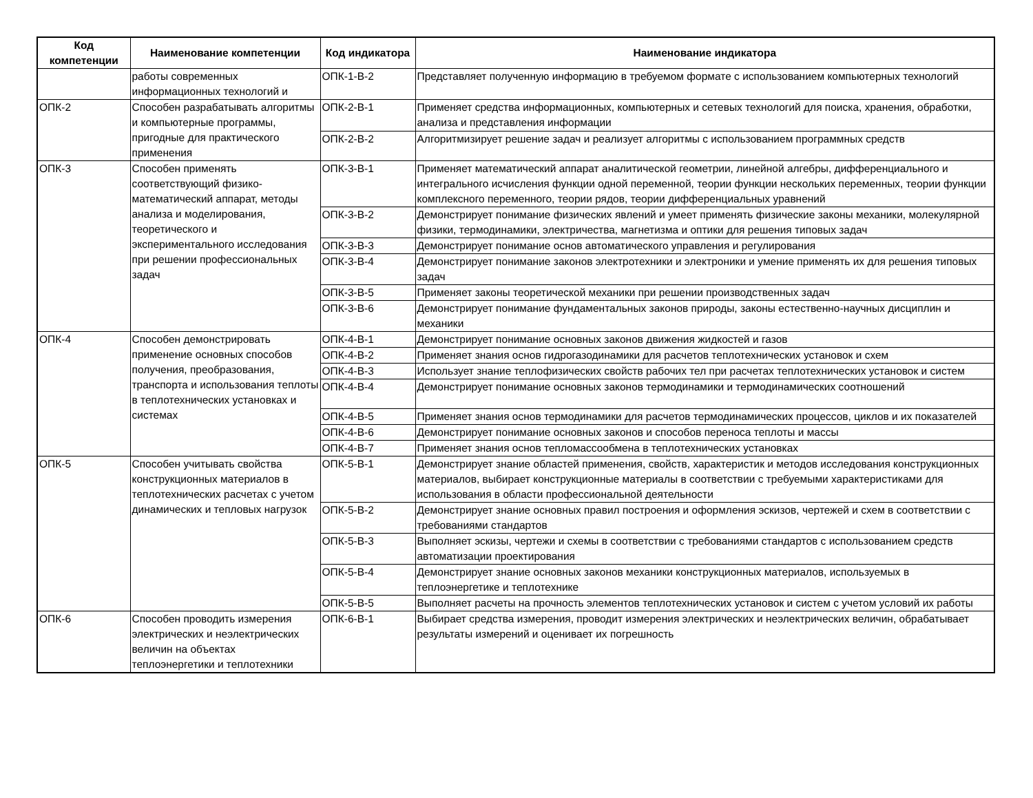| Код компетенции | Наименование компетенции | Код индикатора | Наименование индикатора |
| --- | --- | --- | --- |
| | работы современных информационных технологий и | ОПК-1-В-2 | Представляет полученную информацию в требуемом формате с использованием компьютерных технологий |
| ОПК-2 | Способен разрабатывать алгоритмы и компьютерные программы, пригодные для практического применения | ОПК-2-В-1 | Применяет средства информационных, компьютерных и сетевых технологий для поиска, хранения, обработки, анализа и представления информации |
| | | ОПК-2-В-2 | Алгоритмизирует решение задач и реализует алгоритмы с использованием программных средств |
| ОПК-3 | Способен применять соответствующий физико-математический аппарат, методы анализа и моделирования, теоретического и экспериментального исследования при решении профессиональных задач | ОПК-3-В-1 | Применяет математический аппарат аналитической геометрии, линейной алгебры, дифференциального и интегрального исчисления функции одной переменной, теории функции нескольких переменных, теории функции комплексного переменного, теории рядов, теории дифференциальных уравнений |
| | | ОПК-3-В-2 | Демонстрирует понимание физических явлений и умеет применять физические законы механики, молекулярной физики, термодинамики, электричества, магнетизма и оптики для решения типовых задач |
| | | ОПК-3-В-3 | Демонстрирует понимание основ автоматического управления и регулирования |
| | | ОПК-3-В-4 | Демонстрирует понимание законов электротехники и электроники и умение применять их для решения типовых задач |
| | | ОПК-3-В-5 | Применяет законы теоретической механики при решении производственных задач |
| | | ОПК-3-В-6 | Демонстрирует понимание фундаментальных законов природы, законы естественно-научных дисциплин и механики |
| ОПК-4 | Способен демонстрировать применение основных способов получения, преобразования, транспорта и использования теплоты в теплотехнических установках и системах | ОПК-4-В-1 | Демонстрирует понимание основных законов движения жидкостей и газов |
| | | ОПК-4-В-2 | Применяет знания основ гидрогазодинамики для расчетов теплотехнических установок и схем |
| | | ОПК-4-В-3 | Использует знание теплофизических свойств рабочих тел при расчетах теплотехнических установок и систем |
| | | ОПК-4-В-4 | Демонстрирует понимание основных законов термодинамики и термодинамических соотношений |
| | | ОПК-4-В-5 | Применяет знания основ термодинамики для расчетов термодинамических процессов, циклов и их показателей |
| | | ОПК-4-В-6 | Демонстрирует понимание основных законов и способов переноса теплоты и массы |
| | | ОПК-4-В-7 | Применяет знания основ тепломассообмена в теплотехнических установках |
| ОПК-5 | Способен учитывать свойства конструкционных материалов в теплотехнических расчетах с учетом динамических и тепловых нагрузок | ОПК-5-В-1 | Демонстрирует знание областей применения, свойств, характеристик и методов исследования конструкционных материалов, выбирает конструкционные материалы в соответствии с требуемыми характеристиками для использования в области профессиональной деятельности |
| | | ОПК-5-В-2 | Демонстрирует знание основных правил построения и оформления эскизов, чертежей и схем в соответствии с требованиями стандартов |
| | | ОПК-5-В-3 | Выполняет эскизы, чертежи и схемы в соответствии с требованиями стандартов с использованием средств автоматизации проектирования |
| | | ОПК-5-В-4 | Демонстрирует знание основных законов механики конструкционных материалов, используемых в теплоэнергетике и теплотехнике |
| | | ОПК-5-В-5 | Выполняет расчеты на прочность элементов теплотехнических установок и систем с учетом условий их работы |
| ОПК-6 | Способен проводить измерения электрических и неэлектрических величин на объектах теплоэнергетики и теплотехники | ОПК-6-В-1 | Выбирает средства измерения, проводит измерения электрических и неэлектрических величин, обрабатывает результаты измерений и оценивает их погрешность |